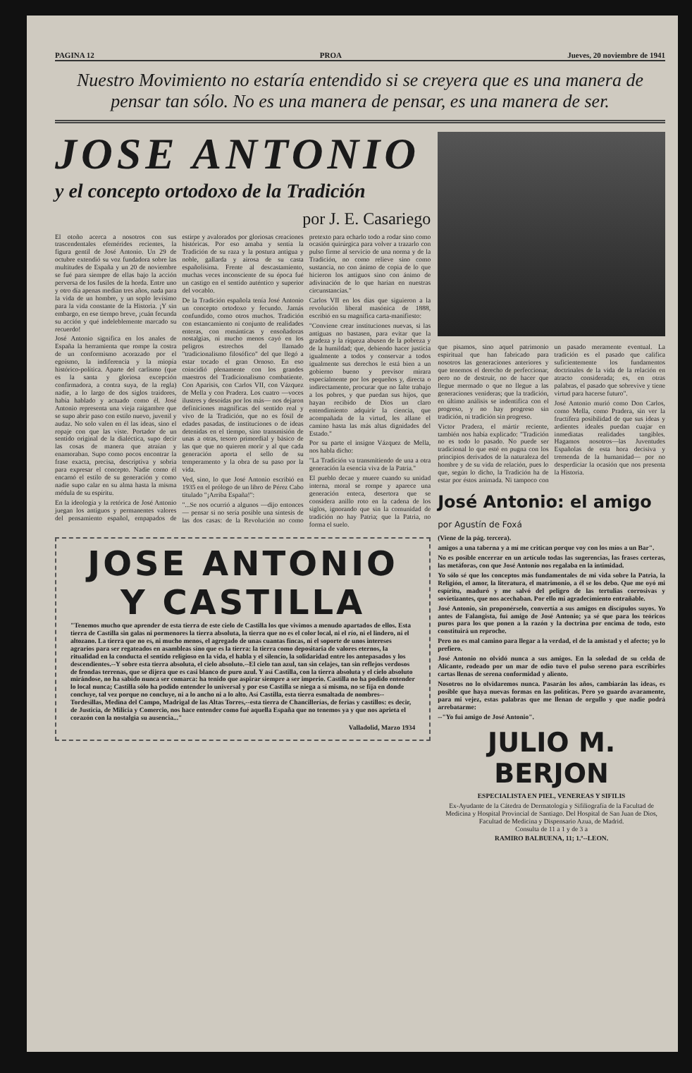PAGINA 12 PROA Jueves, 20 noviembre de 1941
Nuestro Movimiento no estaría entendido si se creyera que es una manera de pensar tan sólo. No es una manera de pensar, es una manera de ser.
JOSE ANTONIO
y el concepto ortodoxo de la Tradición
por J. E. Casariego
El otoño acerca a nosotros con sus trascendentales efemérides recientes, la figura gentil de José Antonio. Un 29 de octubre extendió su voz fundadora sobre las multitudes de España y un 20 de noviembre se fué para siempre de ellas bajo la acción perversa de los fusiles de la horda. Entre uno y otro día apenas median tres años, nada para la vida de un hombre, y un soplo levísimo para la vida constante de la Historia. ¡Y sin embargo, en ese tiempo breve, ¡cuán fecunda su acción y qué indeleblemente marcado su recuerdo!
José Antonio significa en los anales de España la herramienta que rompe la costra de un conformismo acorazado por el egoísmo, la indiferencia y la miopía histórico-política. Aparte del carlismo (que es la santa y gloriosa excepción confirmadora, a contra suya, de la regla) nadie, a lo largo de dos siglos traidores, había hablado y actuado como él. José Antonio representa una vieja raigambre que se supo abrir paso con estilo nuevo, juvenil y audaz. No solo valen en él las ideas, sino el ropaje con que las viste. Portador de un sentido original de la dialéctica, supo decir las cosas de manera que atraían y enamoraban. Supo como pocos encontrar la frase exacta, precisa, descriptiva y sobria para expresar el concepto. Nadie como él encarnó el estilo de su generación y como nadie supo calar en su alma hasta la misma médula de su espíritu.
En la ideología y la retórica de José Antonio juegan los antiguos y permanentes valores del pensamiento español, empapados de estirpe y avalorados por gloriosas creaciones históricas. Por eso amaba y sentía la Tradición de su raza y la postura antigua y noble, gallarda y airosa de su casta españolísima. Frente al descastamiento, muchas veces inconsciente de su época fué un castigo en el sentido auténtico y superior del vocablo.
De la Tradición española tenía José Antonio un concepto ortodoxo y fecundo. Jamás confundido, como otros muchos. Tradición con estancamiento ni conjunto de realidades enteras, con románticas y ensoñadoras nostalgias, ni mucho menos cayó en los peligros estrechos del llamado "tradicionalismo filosófico" del que llegó a estar tocado el gran Ornoso. En eso coincidió plenamente con los grandes maestros del Tradicionalismo combatiente. Con Aparisis, con Carlos VII, con Vázquez de Mella y con Pradera. Los cuatro —voces ilustres y desoídas por los más— nos dejaron definiciones magníficas del sentido real y vivo de la Tradición, que no es fósil de edades pasadas, de instituciones o de ideas detenidas en el tiempo, sino transmisión de unas a otras, tesoro primordial y básico de las que que no quieren morir y al que cada generación aporta el sello de su temperamento y la obra de su paso por la vida.
Ved, sino, lo que José Antonio escribió en 1935 en el prólogo de un libro de Pérez Cabo titulado "¡Arriba España!":
"...Se nos ocurrió a algunos —dijo entonces— pensar si no sería posible una síntesis de las dos casas: de la Revolución no como pretexto para echarlo todo a rodar sino como ocasión quirúrgica para volver a trazarlo con pulso firme al servicio de una norma y de la Tradición, no como relieve sino como sustancia, no con ánimo de copia de lo que hicieron los antiguos sino con ánimo de adivinación de lo que harían en nuestras circunstancias."
Carlos VII en los días que siguieron a la revolución liberal masónica de 1888, escribió en su magnífica carta-manifiesto:
"Conviene crear instituciones nuevas, si las antiguas no bastasen, para evitar que la gradeza y la riqueza abusen de la pobreza y de la humildad; que, debiendo hacer justicia igualmente a todos y conservar a todos igualmente sus derechos le está bien a un gobierno bueno y previsor mirara especialmente por los pequeños y, directa o indirectamente, procurar que no falte trabajo a los pobres, y que puedan sus hijos, que hayan recibido de Dios un claro entendimiento adquirir la ciencia, que acompañada de la virtud, les allane el camino hasta las más altas dignidades del Estado."
Por su parte el insigne Vázquez de Mella, nos habla dicho:
"La Tradición va transmitiendo de una a otra generación la esencia viva de la Patria."
El pueblo decae y muere cuando su unidad interna, moral se rompe y aparece una generación enteca, desertora que se considera anillo roto en la cadena de los siglos, ignorando que sin la comunidad de tradición no hay Patria; que la Patria, no forma el suelo.
JOSE ANTONIO
Y CASTILLA
"Tenemos mucho que aprender de esta tierra de este cielo de Castilla los que vivimos a menudo apartados de ellos. Esta tierra de Castilla sin galas ni pormenores la tierra absoluta, la tierra que no es el color local, ni el río, ni el lindero, ni el altozano. La tierra que no es, ni mucho menos, el agregado de unas cuantas fincas, ni el soporte de unos intereses agrarios para ser regateados en asambleas sino que es la tierra: la tierra como depositaria de valores eternos, la ritualidad en la conducta el sentido religioso en la vida, el habla y el silencio, la solidaridad entre los antepasados y los descendientes.--Y sobre esta tierra absoluta, el cielo absoluto.--El cielo tan azul, tan sin celajes, tan sin reflejos verdosos de frondas terrenas, que se dijera que es casi blanco de puro azul. Y así Castilla, con la tierra absoluta y el cielo absoluto mirándose, no ha sabido nunca ser comarca: ha tenido que aspirar siempre a ser imperio. Castilla no ha podido entender lo local nunca; Castilla sólo ha podido entender lo universal y por eso Castilla se niega a sí misma, no se fija en donde concluye, tal vez porque no concluye, ni a lo ancho ni a lo alto. Así Castilla, esta tierra esmaltada de nombres--Tordesillas, Medina del Campo, Madrigal de las Altas Torres,--esta tierra de Chancillerías, de ferias y castillos: es decir, de Justicia, de Milicia y Comercio, nos hace entender como fué aquella España que no tenemos ya y que nos aprieta el corazón con la nostalgia su ausencia..."
Valladolid, Marzo 1934
que pisamos, sino aquel patrimonio espiritual que han fabricado para nosotros las generaciones anteriores y que tenemos el derecho de perfeccionar, pero no de destruir, no de hacer que llegue mermado o que no llegue a las generaciones venideras; que la tradición, en último análisis se indentifica con el progreso, y no hay progreso sin tradición, ni tradición sin progreso.
Víctor Pradera, el mártir reciente, también nos había explicado: "Tradición no es todo lo pasado. No puede ser tradicional lo que esté en pugna con los principios derivados de la naturaleza del hombre y de su vida de relación, pues lo que, según lo dicho, la Tradición ha de estar por éstos animada. Ni tampoco con un pasado meramente eventual. La tradición es el pasado que califica suficientemente los fundamentos doctrinales de la vida de la relación en atracto considerada; es, en otras palabras, el pasado que sobrevive y tiene virtud para hacerse futuro".
José Antonio murió como Don Carlos, como Mella, como Pradera, sin ver la fructífera posibilidad de que sus ideas y ardientes ideales puedan cuajar en inmediatas realidades tangibles. Hagamos nosotros—las Juventudes Españolas de esta hora decisiva y tremenda de la humanidad— por no desperdiciar la ocasión que nos presenta la Historia.
José Antonio: el amigo por Agustín de Foxá
(Viene de la pág. tercera).
amigos a una taberna y a mí me critican porque voy con los míos a un Bar".
No es posible encerrar en un artículo todas las sugerencias, las frases certeras, las metáforas, con que José Antonio nos regalaba en la intimidad.
Yo sólo sé que los conceptos más fundamentales de mi vida sobre la Patria, la Religión, el amor, la literatura, el matrimonio, a él se los debo. Que me oyó mi espíritu, maduró y me salvó del peligro de las tertulias corrosivas y sovietizantes, que nos acechaban. Por ello mi agradecimiento entrañable.
José Antonio, sin proponérselo, convertía a sus amigos en discípulos suyos. Yo antes de Falangista, fui amigo de José Antonio; ya sé que para los teóricos puros para los que ponen a la razón y la doctrina por encima de todo, esto constituirá un reproche.
Pero no es mal camino para llegar a la verdad, el de la amistad y el afecto; yo lo prefiero.
José Antonio no olvidó nunca a sus amigos. En la soledad de su celda de Alicante, rodeado por un mar de odio tuvo el pulso sereno para escribirles cartas llenas de serena conformidad y aliento.
Nosotros no lo olvidaremos nunca. Pasarán los años, cambiarán las ideas, es posible que haya nuevas formas en las políticas. Pero yo guardo avaramente, para mi vejez, estas palabras que me llenan de orgullo y que nadie podrá arrebatarme:
--"Yo fui amigo de José Antonio".
JULIO M. BERJON
ESPECIALISTA EN PIEL, VENEREAS Y SIFILIS
Ex-Ayudante de la Cátedra de Dermatología y Sifiliografía de la Facultad de Medicina y Hospital Provincial de Santiago. Del Hospital de San Juan de Dios, Facultad de Medicina y Dispensario Azua, de Madrid.
Consulta de 11 a 1 y de 3 a
RAMIRO BALBUENA, 11; 1.º--LEON.